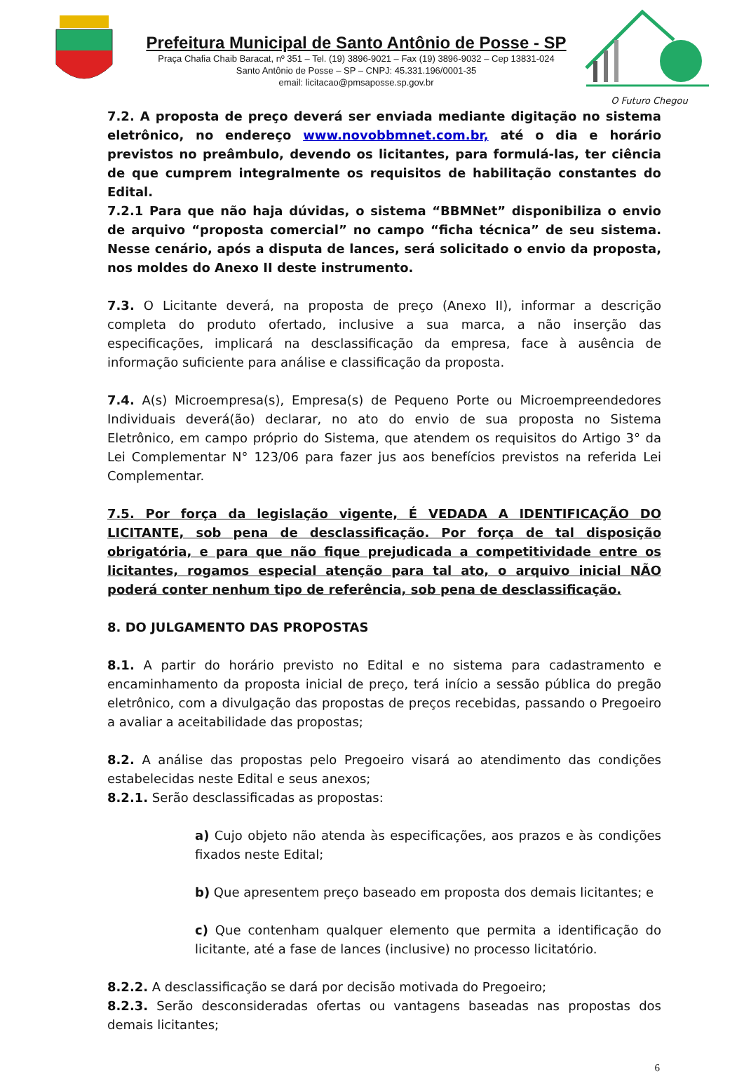Prefeitura Municipal de Santo Antônio de Posse - SP
Praça Chafia Chaib Baracat, nº 351 – Tel. (19) 3896-9021 – Fax (19) 3896-9032 – Cep 13831-024
Santo Antônio de Posse – SP – CNPJ: 45.331.196/0001-35
email: licitacao@pmsaposse.sp.gov.br
O Futuro Chegou
7.2. A proposta de preço deverá ser enviada mediante digitação no sistema eletrônico, no endereço www.novobbmnet.com.br, até o dia e horário previstos no preâmbulo, devendo os licitantes, para formulá-las, ter ciência de que cumprem integralmente os requisitos de habilitação constantes do Edital.
7.2.1 Para que não haja dúvidas, o sistema “BBMNet” disponibiliza o envio de arquivo “proposta comercial” no campo “ficha técnica” de seu sistema. Nesse cenário, após a disputa de lances, será solicitado o envio da proposta, nos moldes do Anexo II deste instrumento.
7.3. O Licitante deverá, na proposta de preço (Anexo II), informar a descrição completa do produto ofertado, inclusive a sua marca, a não inserção das especificações, implicará na desclassificação da empresa, face à ausência de informação suficiente para análise e classificação da proposta.
7.4. A(s) Microempresa(s), Empresa(s) de Pequeno Porte ou Microempreendedores Individuais deverá(ão) declarar, no ato do envio de sua proposta no Sistema Eletrônico, em campo próprio do Sistema, que atendem os requisitos do Artigo 3° da Lei Complementar N° 123/06 para fazer jus aos benefícios previstos na referida Lei Complementar.
7.5. Por força da legislação vigente, É VEDADA A IDENTIFICAÇÃO DO LICITANTE, sob pena de desclassificação. Por força de tal disposição obrigatória, e para que não fique prejudicada a competitividade entre os licitantes, rogamos especial atenção para tal ato, o arquivo inicial NÃO poderá conter nenhum tipo de referência, sob pena de desclassificação.
8. DO JULGAMENTO DAS PROPOSTAS
8.1. A partir do horário previsto no Edital e no sistema para cadastramento e encaminhamento da proposta inicial de preço, terá início a sessão pública do pregão eletrônico, com a divulgação das propostas de preços recebidas, passando o Pregoeiro a avaliar a aceitabilidade das propostas;
8.2. A análise das propostas pelo Pregoeiro visará ao atendimento das condições estabelecidas neste Edital e seus anexos;
8.2.1. Serão desclassificadas as propostas:
a) Cujo objeto não atenda às especificações, aos prazos e às condições fixados neste Edital;
b) Que apresentem preço baseado em proposta dos demais licitantes; e
c) Que contenham qualquer elemento que permita a identificação do licitante, até a fase de lances (inclusive) no processo licitatório.
8.2.2. A desclassificação se dará por decisão motivada do Pregoeiro;
8.2.3. Serão desconsideradas ofertas ou vantagens baseadas nas propostas dos demais licitantes;
6